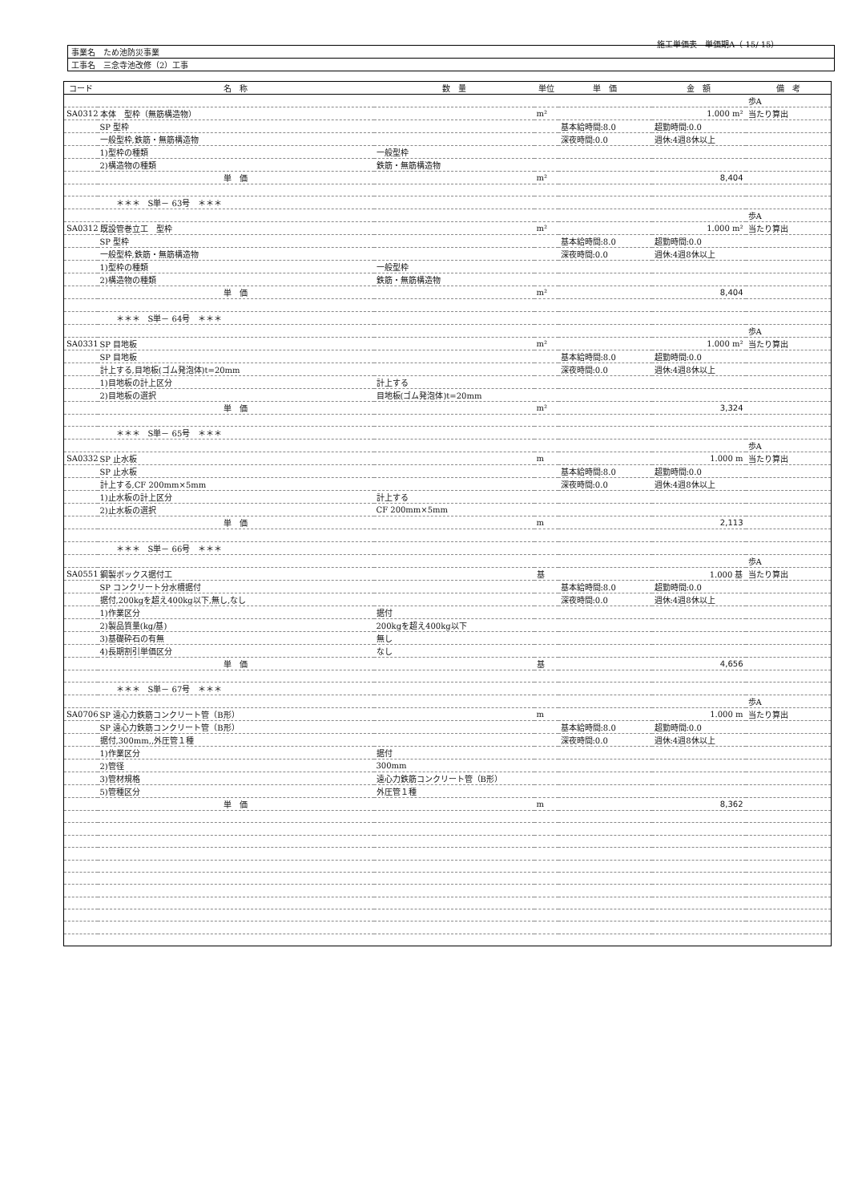施工単価表　単価期A（ 15/ 15）
| 事業名 ため池防災事業 |
| 工事名 三念寺池改修（2）工事 |
| コード | 名 称 | 数 量 | 単位 | 単 価 | 金 額 | 備 考 |
| --- | --- | --- | --- | --- | --- | --- |
| | | | | | | 歩A |
| SA0312 | 本体 型枠（無筋構造物） | | m² | | 1.000 m² | 当たり算出 |
| | SP 型枠 | | | 基本給時間:8.0 | 超勤時間:0.0 | |
| | 一般型枠,鉄筋・無筋構造物 | | | 深夜時間:0.0 | 週休:4週8休以上 | |
| | 1)型枠の種類 | 一般型枠 | | | | |
| | 2)構造物の種類 | 鉄筋・無筋構造物 | | | | |
| | 単 価 | | m² | | 8,404 | |
| | ＊＊＊ S単－ 63号 ＊＊＊ | | | | | |
| | | | | | | 歩A |
| SA0312 | 既設管巻立工 型枠 | | m² | | 1.000 m² | 当たり算出 |
| | SP 型枠 | | | 基本給時間:8.0 | 超勤時間:0.0 | |
| | 一般型枠,鉄筋・無筋構造物 | | | 深夜時間:0.0 | 週休:4週8休以上 | |
| | 1)型枠の種類 | 一般型枠 | | | | |
| | 2)構造物の種類 | 鉄筋・無筋構造物 | | | | |
| | 単 価 | | m² | | 8,404 | |
| | ＊＊＊ S単－ 64号 ＊＊＊ | | | | | |
| | | | | | | 歩A |
| SA0331 | SP 目地板 | | m² | | 1.000 m² | 当たり算出 |
| | SP 目地板 | | | 基本給時間:8.0 | 超勤時間:0.0 | |
| | 計上する,目地板(ゴム発泡体)t=20mm | | | 深夜時間:0.0 | 週休:4週8休以上 | |
| | 1)目地板の計上区分 | 計上する | | | | |
| | 2)目地板の選択 | 目地板(ゴム発泡体)t=20mm | | | | |
| | 単 価 | | m² | | 3,324 | |
| | ＊＊＊ S単－ 65号 ＊＊＊ | | | | | |
| | | | | | | 歩A |
| SA0332 | SP 止水板 | | m | | 1.000 m | 当たり算出 |
| | SP 止水板 | | | 基本給時間:8.0 | 超勤時間:0.0 | |
| | 計上する,CF 200mm×5mm | | | 深夜時間:0.0 | 週休:4週8休以上 | |
| | 1)止水板の計上区分 | 計上する | | | | |
| | 2)止水板の選択 | CF 200mm×5mm | | | | |
| | 単 価 | | m | | 2,113 | |
| | ＊＊＊ S単－ 66号 ＊＊＊ | | | | | |
| | | | | | | 歩A |
| SA0551 | 鋼製ボックス据付工 | | 基 | | 1.000 基 | 当たり算出 |
| | SP コンクリート分水槽据付 | | | 基本給時間:8.0 | 超勤時間:0.0 | |
| | 据付,200kgを超え400kg以下,無し,なし | | | 深夜時間:0.0 | 週休:4週8休以上 | |
| | 1)作業区分 | 据付 | | | | |
| | 2)製品質量(kg/基) | 200kgを超え400kg以下 | | | | |
| | 3)基礎砕石の有無 | 無し | | | | |
| | 4)長期割引単価区分 | なし | | | | |
| | 単 価 | | 基 | | 4,656 | |
| | ＊＊＊ S単－ 67号 ＊＊＊ | | | | | |
| | | | | | | 歩A |
| SA0706 | SP 遠心力鉄筋コンクリート管（B形） | | m | | 1.000 m | 当たり算出 |
| | SP 遠心力鉄筋コンクリート管（B形） | | | 基本給時間:8.0 | 超勤時間:0.0 | |
| | 据付,300mm,,外圧管１種 | | | 深夜時間:0.0 | 週休:4週8休以上 | |
| | 1)作業区分 | 据付 | | | | |
| | 2)管径 | 300mm | | | | |
| | 3)管材規格 | 遠心力鉄筋コンクリート管（B形） | | | | |
| | 5)管種区分 | 外圧管１種 | | | | |
| | 単 価 | | m | | 8,362 | |